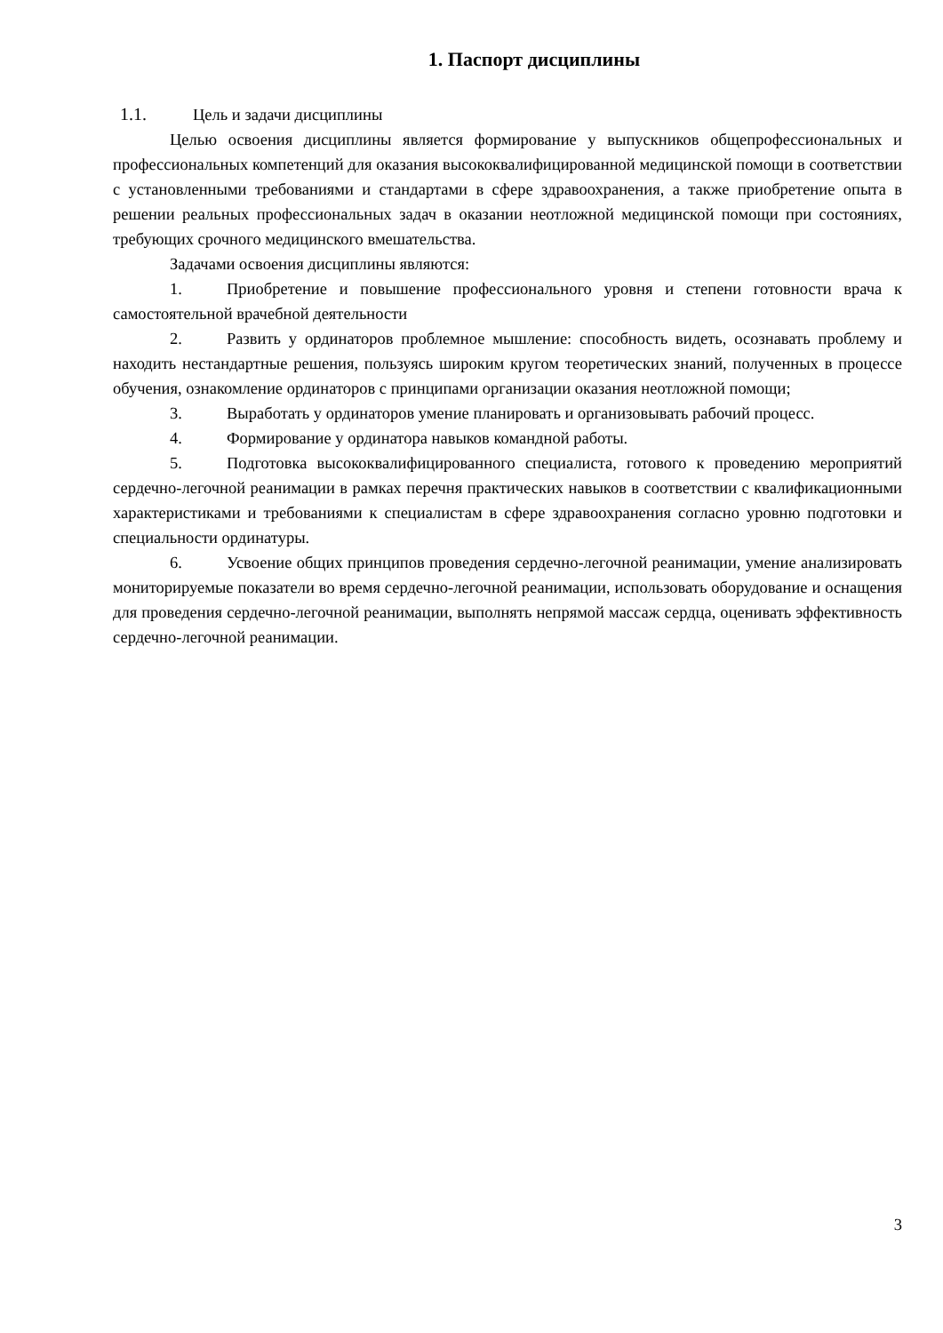1. Паспорт дисциплины
1.1. Цель и задачи дисциплины
Целью освоения дисциплины является формирование у выпускников общепрофессиональных и профессиональных компетенций для оказания высококвалифицированной медицинской помощи в соответствии с установленными требованиями и стандартами в сфере здравоохранения, а также приобретение опыта в решении реальных профессиональных задач в оказании неотложной медицинской помощи при состояниях, требующих срочного медицинского вмешательства.
Задачами освоения дисциплины являются:
1. Приобретение и повышение профессионального уровня и степени готовности врача к самостоятельной врачебной деятельности
2. Развить у ординаторов проблемное мышление: способность видеть, осознавать проблему и находить нестандартные решения, пользуясь широким кругом теоретических знаний, полученных в процессе обучения, ознакомление ординаторов с принципами организации оказания неотложной помощи;
3. Выработать у ординаторов умение планировать и организовывать рабочий процесс.
4. Формирование у ординатора навыков командной работы.
5. Подготовка высококвалифицированного специалиста, готового к проведению мероприятий сердечно-легочной реанимации в рамках перечня практических навыков в соответствии с квалификационными характеристиками и требованиями к специалистам в сфере здравоохранения согласно уровню подготовки и специальности ординатуры.
6. Усвоение общих принципов проведения сердечно-легочной реанимации, умение анализировать мониторируемые показатели во время сердечно-легочной реанимации, использовать оборудование и оснащения для проведения сердечно-легочной реанимации, выполнять непрямой массаж сердца, оценивать эффективность сердечно-легочной реанимации.
3